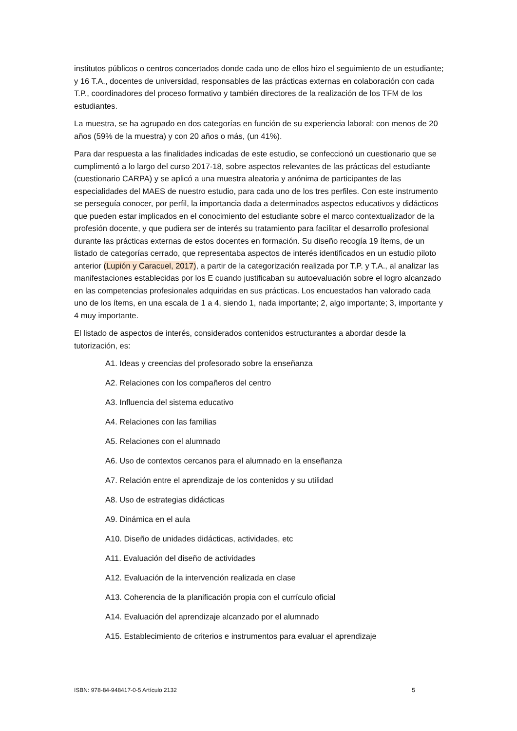institutos públicos o centros concertados donde cada uno de ellos hizo el seguimiento de un estudiante; y 16 T.A., docentes de universidad, responsables de las prácticas externas en colaboración con cada T.P., coordinadores del proceso formativo y también directores de la realización de los TFM de los estudiantes.
La muestra, se ha agrupado en dos categorías en función de su experiencia laboral: con menos de 20 años (59% de la muestra) y con 20 años o más, (un 41%).
Para dar respuesta a las finalidades indicadas de este estudio, se confeccionó un cuestionario que se cumplimentó a lo largo del curso 2017-18, sobre aspectos relevantes de las prácticas del estudiante (cuestionario CARPA) y se aplicó a una muestra aleatoria y anónima de participantes de las especialidades del MAES de nuestro estudio, para cada uno de los tres perfiles. Con este instrumento se perseguía conocer, por perfil, la importancia dada a determinados aspectos educativos y didácticos que pueden estar implicados en el conocimiento del estudiante sobre el marco contextualizador de la profesión docente, y que pudiera ser de interés su tratamiento para facilitar el desarrollo profesional durante las prácticas externas de estos docentes en formación. Su diseño recogía 19 ítems, de un listado de categorías cerrado, que representaba aspectos de interés identificados en un estudio piloto anterior (Lupión y Caracuel, 2017), a partir de la categorización realizada por T.P. y T.A., al analizar las manifestaciones establecidas por los E cuando justificaban su autoevaluación sobre el logro alcanzado en las competencias profesionales adquiridas en sus prácticas. Los encuestados han valorado cada uno de los ítems, en una escala de 1 a 4, siendo 1, nada importante; 2, algo importante; 3, importante y 4 muy importante.
El listado de aspectos de interés, considerados contenidos estructurantes a abordar desde la tutorización, es:
A1. Ideas y creencias del profesorado sobre la enseñanza
A2. Relaciones con los compañeros del centro
A3. Influencia del sistema educativo
A4. Relaciones con las familias
A5. Relaciones con el alumnado
A6. Uso de contextos cercanos para el alumnado en la enseñanza
A7. Relación entre el aprendizaje de los contenidos y su utilidad
A8. Uso de estrategias didácticas
A9. Dinámica en el aula
A10. Diseño de unidades didácticas, actividades, etc
A11. Evaluación del diseño de actividades
A12. Evaluación de la intervención realizada en clase
A13. Coherencia de la planificación propia con el currículo oficial
A14. Evaluación del aprendizaje alcanzado por el alumnado
A15. Establecimiento de criterios e instrumentos para evaluar el aprendizaje
ISBN: 978-84-948417-0-5 Artículo 2132 5